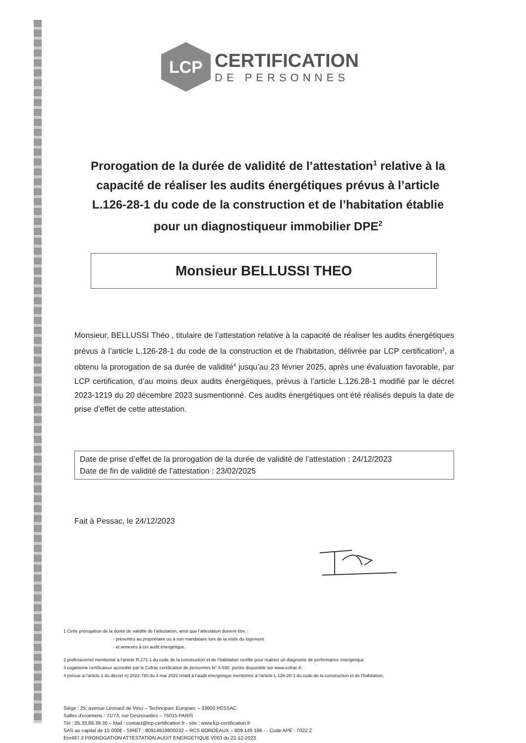LCP
CERTIFICATION
DE PERSONNES
Prorogation de la durée de validité de l’attestation<sup>1</sup> relative à la capacité de réaliser les audits énergétiques prévus à l’article L.126-28-1 du code de la construction et de l’habitation établie pour un diagnostiqueur immobilier DPE<sup>2</sup>
Monsieur BELLUSSI THEO
Monsieur, BELLUSSI Théo , titulaire de l’attestation relative à la capacité de réaliser les audits énergétiques prévus à l’article L.126-28-1 du code de la construction et de l’habitation, délivrée par LCP certification<sup>3</sup>, a obtenu la prorogation de sa durée de validité<sup>4</sup> jusqu’au 23 février 2025, après une évaluation favorable, par LCP certification, d’au moins deux audits énergétiques, prévus à l’article L.126.28-1 modifié par le décret 2023-1219 du 20 décembre 2023 susmentionné. Ces audits énergétiques ont été réalisés depuis la date de prise d’effet de cette attestation.
Date de prise d’effet de la prorogation de la durée de validité de l’attestation : 24/12/2023
Date de fin de validité de l’attestation : 23/02/2025
Fait à Pessac, le 24/12/2023
1 Cette prorogation de la durée de validité de l’attestation, ainsi que l’attestation doivent être :
- présentés au propriétaire ou à son mandataire lors de la visite du logement
- et annexés à cet audit énergétique.
2 professionnel mentionné à l’article R.271-1 du code de la construction et de l’habitation certifié pour réaliser un diagnostic de performance énergétique
3 organisme certificateur accrédité par le Cofrac certification de personnes N° 4-590, portée disponible sur www.cofrac.fr.
4 prévue à l’article 1 du décret n) 2022-780 du 4 mai 2022 relatif à l’audit énergétique mentionné à l’article L.126-28-1 du code de la construction et de l’habitation,
Siège : 25, avenue Léonard de Vinci – Technoparc Europarc – 33600 PESSAC
Salles d’examens : 71/73, rue Desnouettes – 75015 PARIS
Tél : 05.33.89.39.30 – Mail : contact@lcp-certification.fr - site : www.lcp-certification.fr
SAS au capital de 15 000€ - SIRET : 80914919800032 – RCS BORDEAUX – 809 149 198 - - Code APE : 7022 Z
Enr487.3 PROROGATION ATTESTATION AUDIT ENERGETIQUE V003 du 22-12-2023